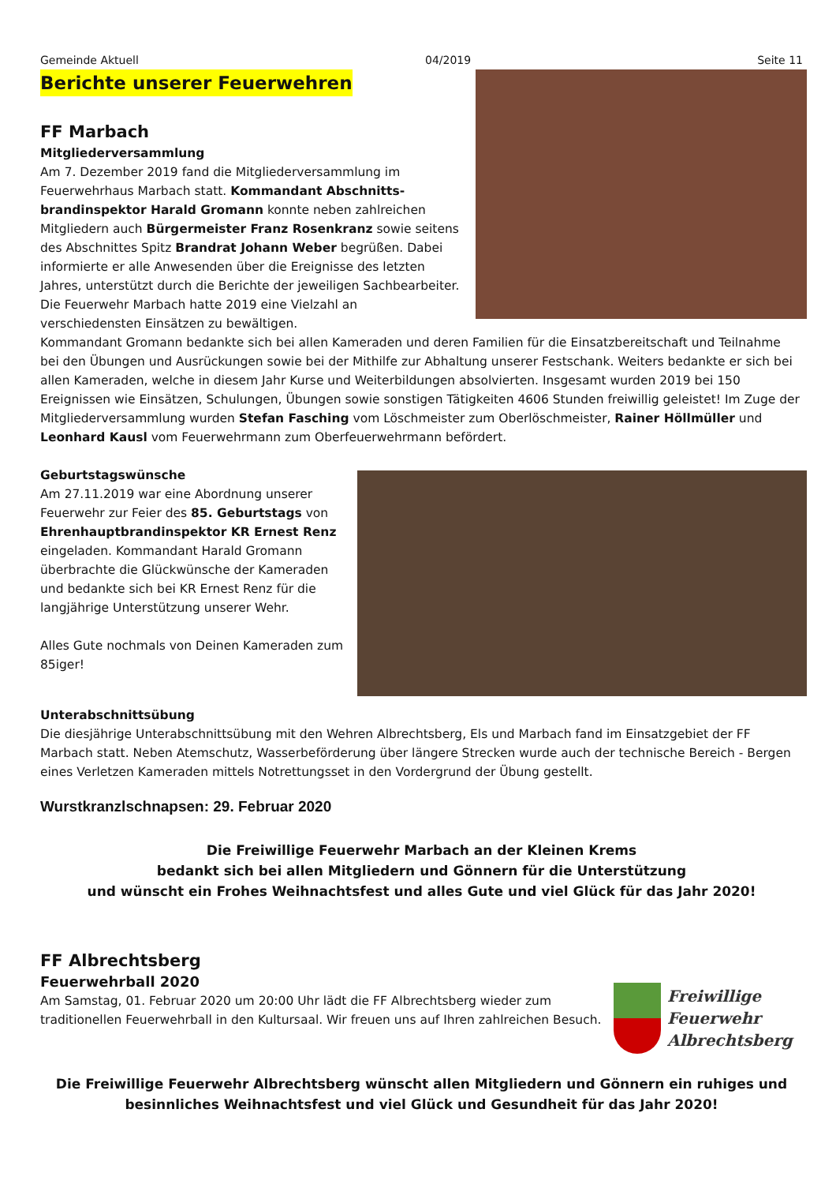Gemeinde Aktuell 04/2019 Seite 11
Berichte unserer Feuerwehren
FF Marbach
Mitgliederversammlung
Am 7. Dezember 2019 fand die Mitgliederversammlung im Feuerwehrhaus Marbach statt. Kommandant Abschnitts­brandinspektor Harald Gromann konnte neben zahlreichen Mitgliedern auch Bürgermeister Franz Rosenkranz sowie seitens des Abschnittes Spitz Brandrat Johann Weber begrüßen. Dabei informierte er alle Anwesenden über die Ereignisse des letzten Jahres, unterstützt durch die Berichte der jeweiligen Sach­bearbeiter. Die Feuerwehr Marbach hatte 2019 eine Vielzahl an verschiedensten Einsätzen zu bewältigen.
Kommandant Gromann bedankte sich bei allen Kameraden und deren Familien für die Einsatzbereitschaft und Teilnahme bei den Übungen und Ausrückungen sowie bei der Mithilfe zur Abhaltung unserer Festschank. Weiters bedankte er sich bei allen Kameraden, welche in diesem Jahr Kurse und Weiterbildungen absolvierten. Insgesamt wurden 2019 bei 150 Ereignissen wie Einsätzen, Schulungen, Übungen sowie sonstigen Tätigkeiten 4606 Stunden freiwillig geleistet! Im Zuge der Mitgliederversammlung wurden Stefan Fasching vom Löschmeister zum Oberlöschmeister, Rainer Höllmüller und Leonhard Kausl vom Feuerwehrmann zum Ober­feuerwehrmann befördert.
Geburtstagswünsche
Am 27.11.2019 war eine Abordnung unserer Feuerwehr zur Feier des 85. Geburtstags von Ehrenhauptbrandinspektor KR Ernest Renz eingeladen. Kommandant Harald Gromann überbrachte die Glückwünsche der Kameraden und bedankte sich bei KR Ernest Renz für die langjährige Unterstützung unserer Wehr.
Alles Gute nochmals von Deinen Kameraden zum 85iger!
Unterabschnittsübung
Die diesjährige Unterabschnittsübung mit den Wehren Albrechtsberg, Els und Marbach fand im Einsatzgebiet der FF Marbach statt. Neben Atemschutz, Wasserbeförderung über längere Strecken wurde auch der technische Bereich - Bergen eines Verletzen Kameraden mittels Notrettungsset in den Vordergrund der Übung gestellt.
Wurstkranzlschnapsen: 29. Februar 2020
Die Freiwillige Feuerwehr Marbach an der Kleinen Krems
bedankt sich bei allen Mitgliedern und Gönnern für die Unterstützung
und wünscht ein Frohes Weihnachtsfest und alles Gute und viel Glück für das Jahr 2020!
FF Albrechtsberg
Freiwillige
Feuerwehr
Albrechtsberg
Feuerwehrball 2020
Am Samstag, 01. Februar 2020 um 20:00 Uhr lädt die FF Albrechtsberg wieder zum traditionellen Feuerwehrball in den Kultursaal. Wir freuen uns auf Ihren zahlreichen Besuch.
Die Freiwillige Feuerwehr Albrechtsberg wünscht allen Mitgliedern und Gönnern ein ruhiges und besinnliches Weihnachtsfest und viel Glück und Gesundheit für das Jahr 2020!